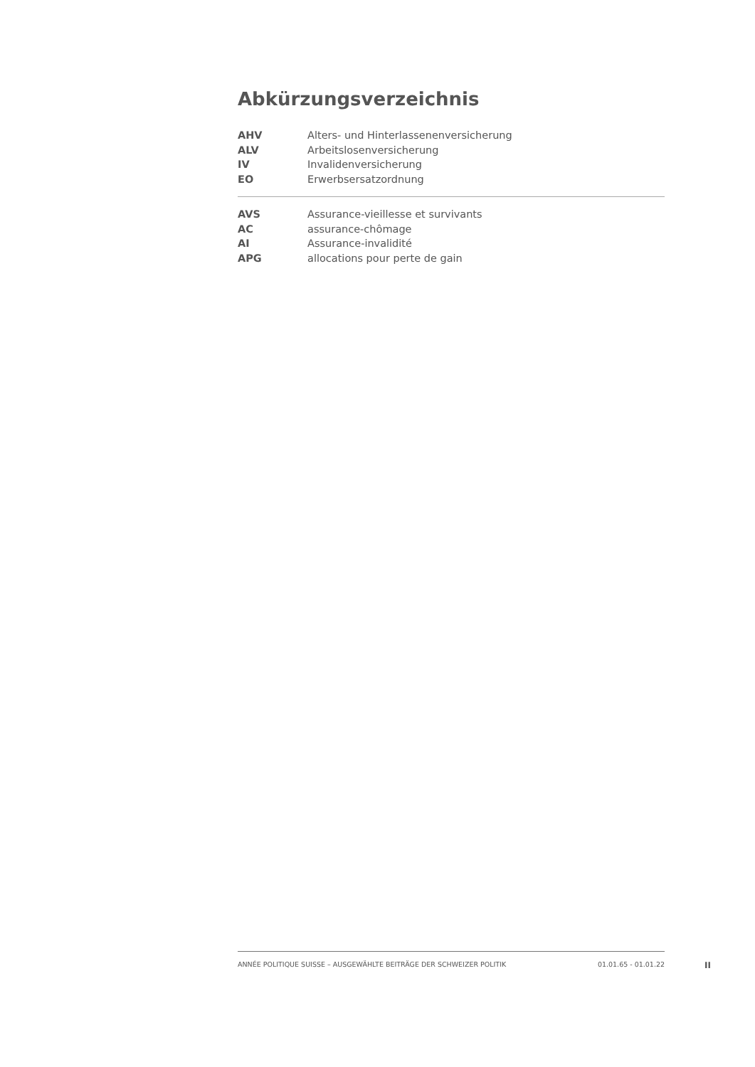Abkürzungsverzeichnis
| AHV | Alters- und Hinterlassenenversicherung |
| ALV | Arbeitslosenversicherung |
| IV | Invalidenversicherung |
| EO | Erwerbsersatzordnung |
| AVS | Assurance-vieillesse et survivants |
| AC | assurance-chômage |
| AI | Assurance-invalidité |
| APG | allocations pour perte de gain |
ANNÉE POLITIQUE SUISSE – AUSGEWÄHLTE BEITRÄGE DER SCHWEIZER POLITIK 01.01.65 - 01.01.22
II